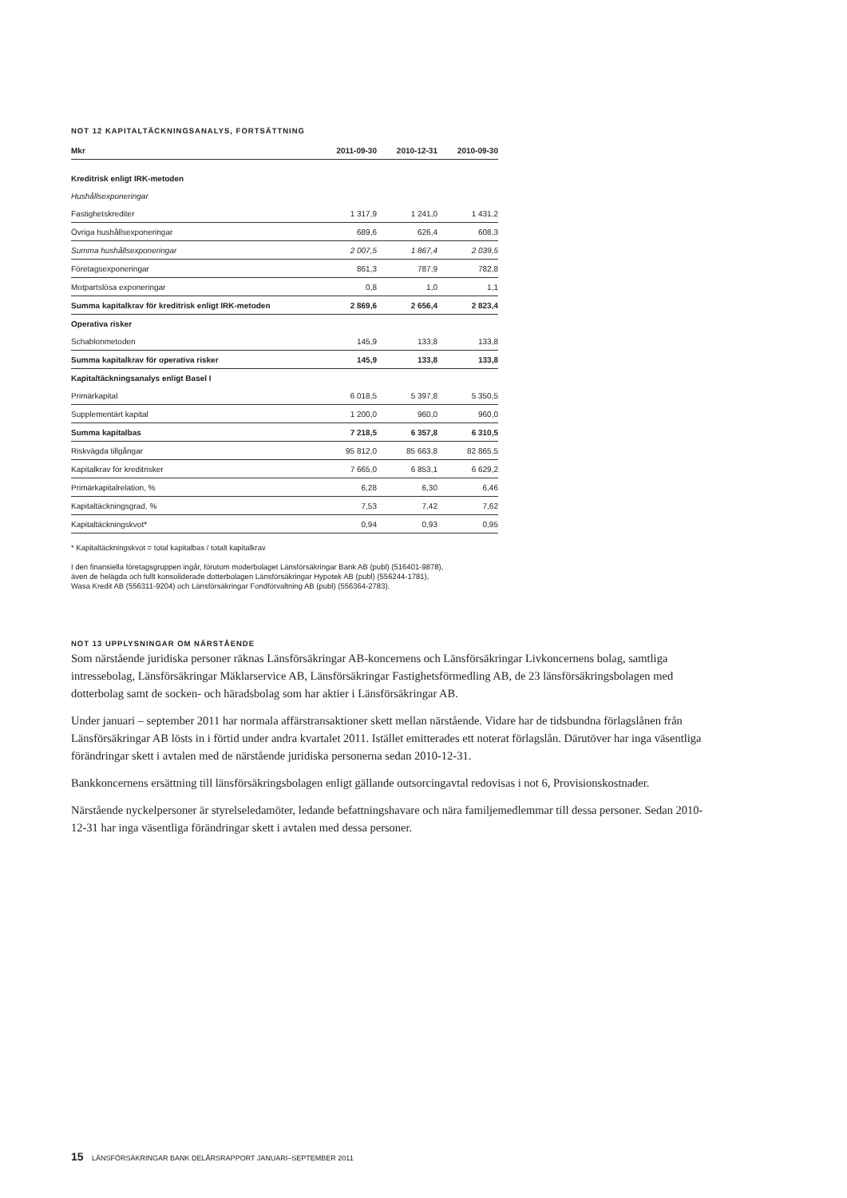NOT 12 KAPITALTÄCKNINGSANALYS, FORTSÄTTNING
| Mkr | 2011-09-30 | 2010-12-31 | 2010-09-30 |
| --- | --- | --- | --- |
| Kreditrisk enligt IRK-metoden | | | |
| Hushållsexponeringar | | | |
| Fastighetskrediter | 1 317,9 | 1 241,0 | 1 431,2 |
| Övriga hushållsexponeringar | 689,6 | 626,4 | 608,3 |
| Summa hushållsexponeringar | 2 007,5 | 1 867,4 | 2 039,5 |
| Företagsexponeringar | 861,3 | 787,9 | 782,8 |
| Motpartslösa exponeringar | 0,8 | 1,0 | 1,1 |
| Summa kapitalkrav för kreditrisk enligt IRK-metoden | 2 869,6 | 2 656,4 | 2 823,4 |
| Operativa risker | | | |
| Schablonmetoden | 145,9 | 133,8 | 133,8 |
| Summa kapitalkrav för operativa risker | 145,9 | 133,8 | 133,8 |
| Kapitaltäckningsanalys enligt Basel I | | | |
| Primärkapital | 6 018,5 | 5 397,8 | 5 350,5 |
| Supplementärt kapital | 1 200,0 | 960,0 | 960,0 |
| Summa kapitalbas | 7 218,5 | 6 357,8 | 6 310,5 |
| Riskvägda tillgångar | 95 812,0 | 85 663,8 | 82 865,5 |
| Kapitalkrav för kreditrisker | 7 665,0 | 6 853,1 | 6 629,2 |
| Primärkapitalrelation, % | 6,28 | 6,30 | 6,46 |
| Kapitaltäckningsgrad, % | 7,53 | 7,42 | 7,62 |
| Kapitaltäckningskvot* | 0,94 | 0,93 | 0,95 |
* Kapitaltäckningskvot = total kapitalbas / totalt kapitalkrav
I den finansiella företagsgruppen ingår, förutom moderbolaget Länsförsäkringar Bank AB (publ) (516401-9878),
även de helägda och fullt konsoliderade dotterbolagen Länsförsäkringar Hypotek AB (publ) (556244-1781),
Wasa Kredit AB (556311-9204) och Länsförsäkringar Fondförvaltning AB (publ) (556364-2783).
NOT 13 UPPLYSNINGAR OM NÄRSTÅENDE
Som närstående juridiska personer räknas Länsförsäkringar AB-koncernens och Länsförsäkringar Livkoncernens bolag, samtliga intressebolag, Länsförsäkringar Mäklarservice AB, Länsförsäkringar Fastighetsförmedling AB, de 23 länsförsäkringsbolagen med dotterbolag samt de socken- och häradsbolag som har aktier i Länsförsäkringar AB.
Under januari – september 2011 har normala affärstransaktioner skett mellan närstående. Vidare har de tidsbundna förlagslånen från Länsförsäkringar AB lösts in i förtid under andra kvartalet 2011. Istället emitterades ett noterat förlagslån. Därutöver har inga väsentliga förändringar skett i avtalen med de närstående juridiska personerna sedan 2010-12-31.
Bankkoncernens ersättning till länsförsäkringsbolagen enligt gällande outsorcingavtal redovisas i not 6, Provisionskostnader.
Närstående nyckelpersoner är styrelseledamöter, ledande befattningshavare och nära familjemedlemmar till dessa personer. Sedan 2010-12-31 har inga väsentliga förändringar skett i avtalen med dessa personer.
15 LÄNSFÖRSÄKRINGAR BANK DELÅRSRAPPORT JANUARI–SEPTEMBER 2011